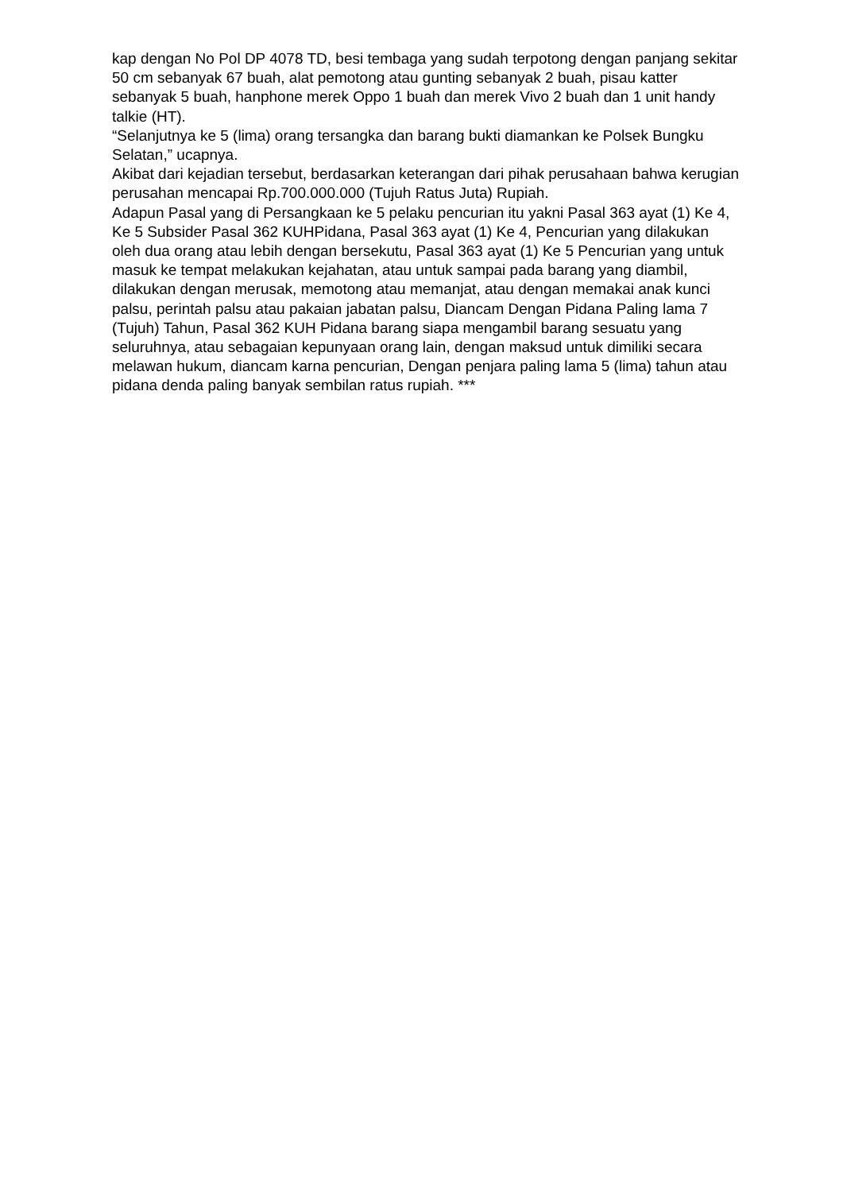kap dengan No Pol DP 4078 TD, besi tembaga yang sudah terpotong dengan panjang sekitar 50 cm sebanyak 67 buah, alat pemotong atau gunting sebanyak 2 buah, pisau katter sebanyak 5 buah, hanphone merek Oppo 1 buah dan merek Vivo 2 buah dan 1 unit handy talkie (HT).
“Selanjutnya ke 5 (lima) orang tersangka dan barang bukti diamankan ke Polsek Bungku Selatan,” ucapnya.
Akibat dari kejadian tersebut, berdasarkan keterangan dari pihak perusahaan bahwa kerugian perusahan mencapai Rp.700.000.000 (Tujuh Ratus Juta) Rupiah.
Adapun Pasal yang di Persangkaan ke 5 pelaku pencurian itu yakni Pasal 363 ayat (1) Ke 4, Ke 5 Subsider Pasal 362 KUHPidana, Pasal 363 ayat (1) Ke 4, Pencurian yang dilakukan oleh dua orang atau lebih dengan bersekutu, Pasal 363 ayat (1) Ke 5 Pencurian yang untuk masuk ke tempat melakukan kejahatan, atau untuk sampai pada barang yang diambil, dilakukan dengan merusak, memotong atau memanjat, atau dengan memakai anak kunci palsu, perintah palsu atau pakaian jabatan palsu, Diancam Dengan Pidana Paling lama 7 (Tujuh) Tahun, Pasal 362 KUH Pidana barang siapa mengambil barang sesuatu yang seluruhnya, atau sebagaian kepunyaan orang lain, dengan maksud untuk dimiliki secara melawan hukum, diancam karna pencurian, Dengan penjara paling lama 5 (lima) tahun atau pidana denda paling banyak sembilan ratus rupiah. ***